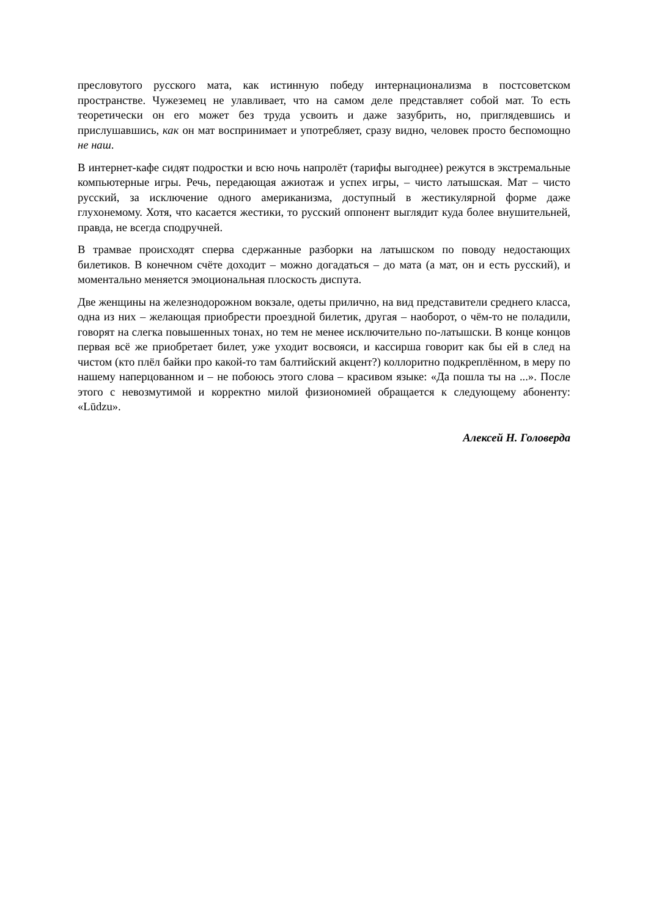пресловутого русского мата, как истинную победу интернационализма в постсоветском пространстве. Чужеземец не улавливает, что на самом деле представляет собой мат. То есть теоретически он его может без труда усвоить и даже зазубрить, но, приглядевшись и прислушавшись, как он мат воспринимает и употребляет, сразу видно, человек просто беспомощно не наш.
В интернет-кафе сидят подростки и всю ночь напролёт (тарифы выгоднее) режутся в экстремальные компьютерные игры. Речь, передающая ажиотаж и успех игры, – чисто латышская. Мат – чисто русский, за исключение одного американизма, доступный в жестикулярной форме даже глухонемому. Хотя, что касается жестики, то русский оппонент выглядит куда более внушительней, правда, не всегда сподручней.
В трамвае происходят сперва сдержанные разборки на латышском по поводу недостающих билетиков. В конечном счёте доходит – можно догадаться – до мата (а мат, он и есть русский), и моментально меняется эмоциональная плоскость диспута.
Две женщины на железнодорожном вокзале, одеты прилично, на вид представители среднего класса, одна из них – желающая приобрести проездной билетик, другая – наоборот, о чём-то не поладили, говорят на слегка повышенных тонах, но тем не менее исключительно по-латышски. В конце концов первая всё же приобретает билет, уже уходит восвояси, и кассирша говорит как бы ей в след на чистом (кто плёл байки про какой-то там балтийский акцент?) коллоритно подкреплённом, в меру по нашему наперцованном и – не побоюсь этого слова – красивом языке: «Да пошла ты на ...». После этого с невозмутимой и корректно милой физиономией обращается к следующему абоненту: «Lūdzu».
Алексей Н. Головерда